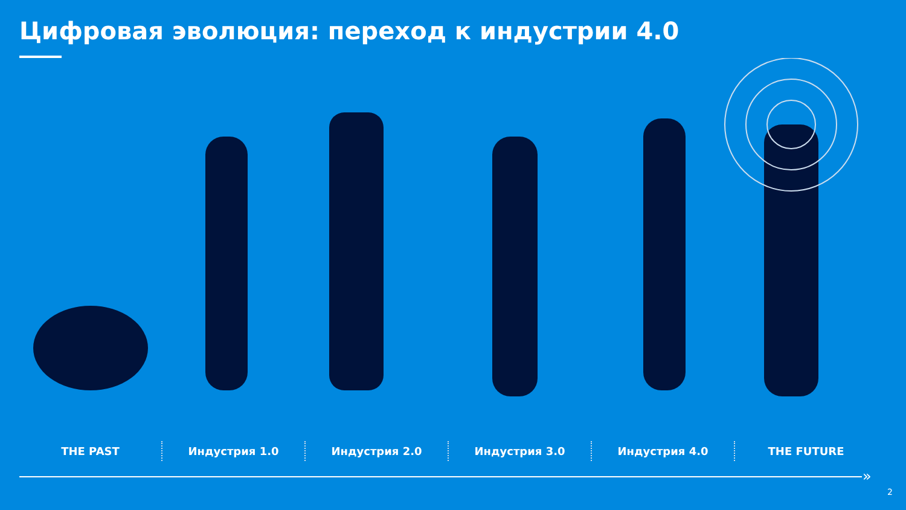Цифровая эволюция: переход к индустрии 4.0
THE PAST Индустрия 1.0 Индустрия 2.0 Индустрия 3.0 Индустрия 4.0 THE FUTURE
»
2